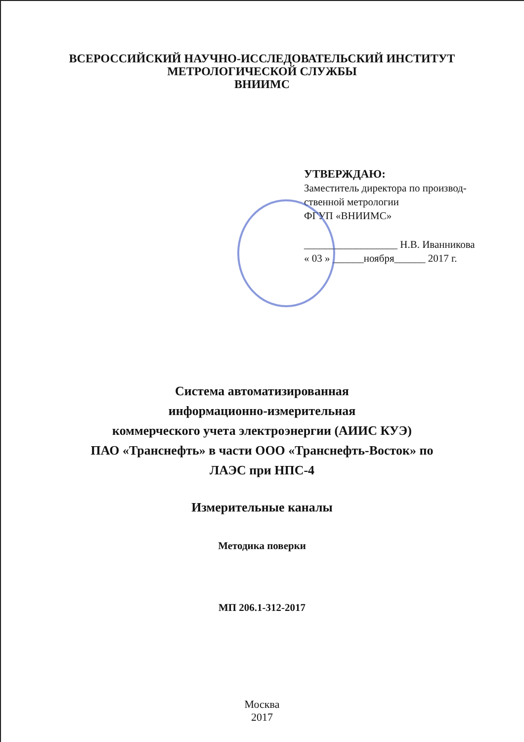ВСЕРОССИЙСКИЙ НАУЧНО-ИССЛЕДОВАТЕЛЬСКИЙ ИНСТИТУТ
МЕТРОЛОГИЧЕСКОЙ СЛУЖБЫ
ВНИИМС
УТВЕРЖДАЮ:
Заместитель директора по производ-
ственной метрологии
ФГУП «ВНИИМС»
__________________ Н.В. Иванникова
« 03 » ______ноября______ 2017 г.
Система автоматизированная
информационно-измерительная
коммерческого учета электроэнергии (АИИС КУЭ)
ПАО «Транснефть» в части ООО «Транснефть-Восток» по
ЛАЭС при НПС-4
Измерительные каналы
Методика поверки
МП 206.1-312-2017
Москва
2017